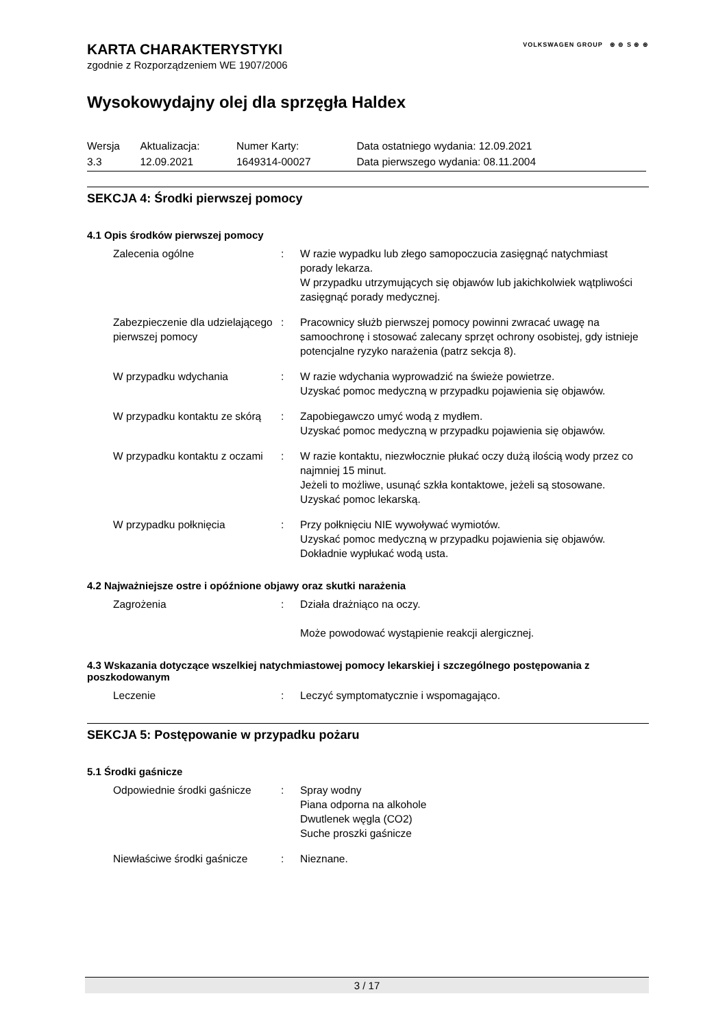KARTA CHARAKTERYSTYKI VOLKSWAGEN GROUP ⊛ ⊚ S ⊛ ⊛
zgodnie z Rozporządzeniem WE 1907/2006
Wysokowydajny olej dla sprzęgła Haldex
| Wersja | Aktualizacja: | Numer Karty: | Data ostatniego wydania: 12.09.2021 |
| 3.3 | 12.09.2021 | 1649314-00027 | Data pierwszego wydania: 08.11.2004 |
SEKCJA 4: Środki pierwszej pomocy
4.1 Opis środków pierwszej pomocy
Zalecenia ogólne : W razie wypadku lub złego samopoczucia zasięgnąć natychmiast porady lekarza.
W przypadku utrzymujących się objawów lub jakichkolwiek wątpliwości zasięgnąć porady medycznej.
Zabezpieczenie dla udzielającego pierwszej pomocy
: Pracownicy służb pierwszej pomocy powinni zwracać uwagę na samoochronę i stosować zalecany sprzęt ochrony osobistej, gdy istnieje potencjalne ryzyko narażenia (patrz sekcja 8).
W przypadku wdychania : W razie wdychania wyprowadzić na świeże powietrze.
Uzyskać pomoc medyczną w przypadku pojawienia się objawów.
W przypadku kontaktu ze skórą
: Zapobiegawczo umyć wodą z mydłem.
Uzyskać pomoc medyczną w przypadku pojawienia się objawów.
W przypadku kontaktu z oczami
: W razie kontaktu, niezwłocznie płukać oczy dużą ilością wody przez co najmniej 15 minut.
Jeżeli to możliwe, usunąć szkła kontaktowe, jeżeli są stosowane.
Uzyskać pomoc lekarską.
W przypadku połknięcia : Przy połknięciu NIE wywoływać wymiotów.
Uzyskać pomoc medyczną w przypadku pojawienia się objawów.
Dokładnie wypłukać wodą usta.
4.2 Najważniejsze ostre i opóźnione objawy oraz skutki narażenia
Zagrożenia : Działa drażniąco na oczy.
Może powodować wystąpienie reakcji alergicznej.
4.3 Wskazania dotyczące wszelkiej natychmiastowej pomocy lekarskiej i szczególnego postępowania z poszkodowanym
Leczenie : Leczyć symptomatycznie i wspomagająco.
SEKCJA 5: Postępowanie w przypadku pożaru
5.1 Środki gaśnicze
Odpowiednie środki gaśnicze
: Spray wodny
Piana odporna na alkohole
Dwutlenek węgla (CO2)
Suche proszki gaśnicze
Niewłaściwe środki gaśnicze
: Nieznane.
3 / 17